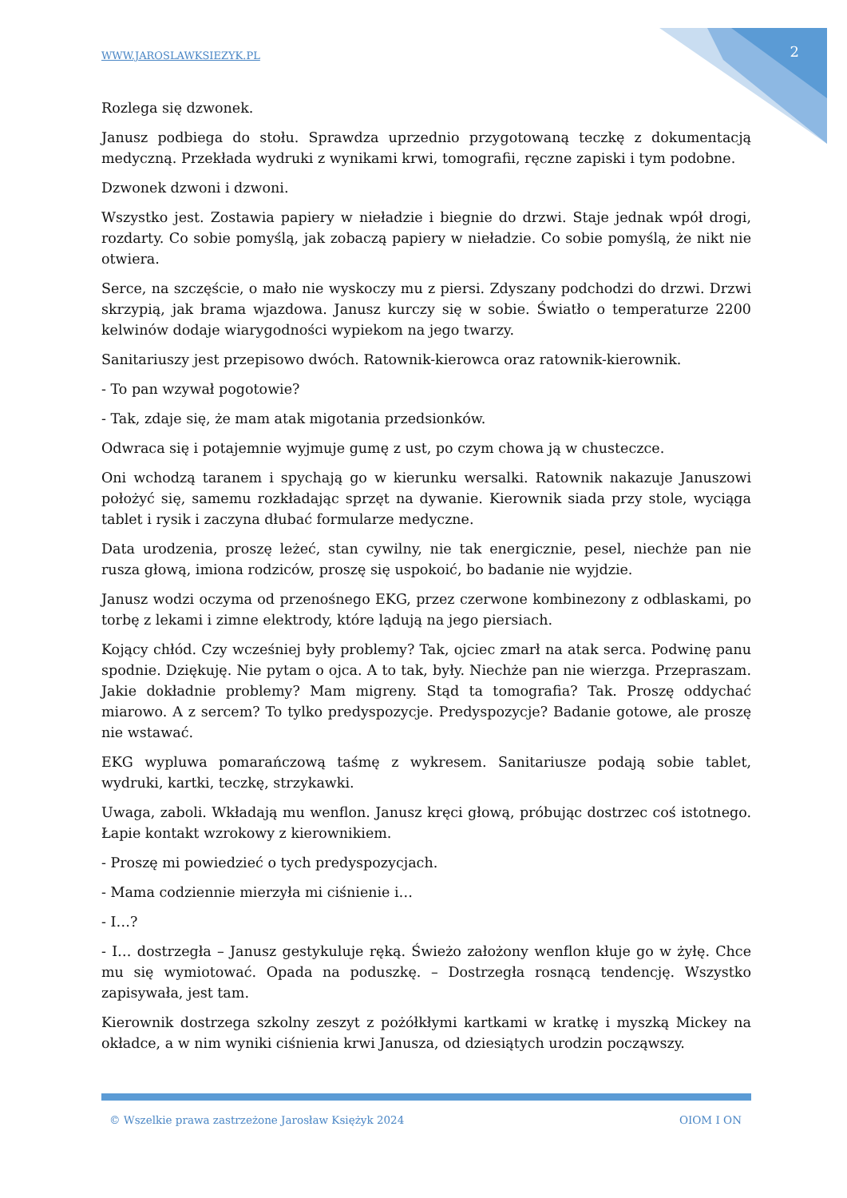WWW.JAROSLAWKSIEZYK.PL 2
Rozlega się dzwonek.
Janusz podbiega do stołu. Sprawdza uprzednio przygotowaną teczkę z dokumentacją medyczną. Przekłada wydruki z wynikami krwi, tomografii, ręczne zapiski i tym podobne.
Dzwonek dzwoni i dzwoni.
Wszystko jest. Zostawia papiery w nieładzie i biegnie do drzwi. Staje jednak wpół drogi, rozdarty. Co sobie pomyślą, jak zobaczą papiery w nieładzie. Co sobie pomyślą, że nikt nie otwiera.
Serce, na szczęście, o mało nie wyskoczy mu z piersi. Zdyszany podchodzi do drzwi. Drzwi skrzypią, jak brama wjazdowa. Janusz kurczy się w sobie. Światło o temperaturze 2200 kelwinów dodaje wiarygodności wypiekom na jego twarzy.
Sanitariuszy jest przepisowo dwóch. Ratownik-kierowca oraz ratownik-kierownik.
- To pan wzywał pogotowie?
- Tak, zdaje się, że mam atak migotania przedsionków.
Odwraca się i potajemnie wyjmuje gumę z ust, po czym chowa ją w chusteczce.
Oni wchodzą taranem i spychają go w kierunku wersalki. Ratownik nakazuje Januszowi położyć się, samemu rozkładając sprzęt na dywanie. Kierownik siada przy stole, wyciąga tablet i rysik i zaczyna dłubać formularze medyczne.
Data urodzenia, proszę leżeć, stan cywilny, nie tak energicznie, pesel, niechże pan nie rusza głową, imiona rodziców, proszę się uspokoić, bo badanie nie wyjdzie.
Janusz wodzi oczyma od przenośnego EKG, przez czerwone kombinezony z odblaskami, po torbę z lekami i zimne elektrody, które lądują na jego piersiach.
Kojący chłód. Czy wcześniej były problemy? Tak, ojciec zmarł na atak serca. Podwinę panu spodnie. Dziękuję. Nie pytam o ojca. A to tak, były. Niechże pan nie wierzga. Przepraszam. Jakie dokładnie problemy? Mam migreny. Stąd ta tomografia? Tak. Proszę oddychać miarowo. A z sercem? To tylko predyspozycje. Predyspozycje? Badanie gotowe, ale proszę nie wstawać.
EKG wypluwa pomarańczową taśmę z wykresem. Sanitariusze podają sobie tablet, wydruki, kartki, teczkę, strzykawki.
Uwaga, zaboli. Wkładają mu wenflon. Janusz kręci głową, próbując dostrzec coś istotnego. Łapie kontakt wzrokowy z kierownikiem.
- Proszę mi powiedzieć o tych predyspozycjach.
- Mama codziennie mierzyła mi ciśnienie i…
- I…?
- I… dostrzegła – Janusz gestykuluje ręką. Świeżo założony wenflon kłuje go w żyłę. Chce mu się wymiotować. Opada na poduszkę. – Dostrzegła rosnącą tendencję. Wszystko zapisywała, jest tam.
Kierownik dostrzega szkolny zeszyt z pożółkłymi kartkami w kratkę i myszką Mickey na okładce, a w nim wyniki ciśnienia krwi Janusza, od dziesiątych urodzin począwszy.
© Wszelkie prawa zastrzeżone Jarosław Księżyk 2024 OIOM I ON